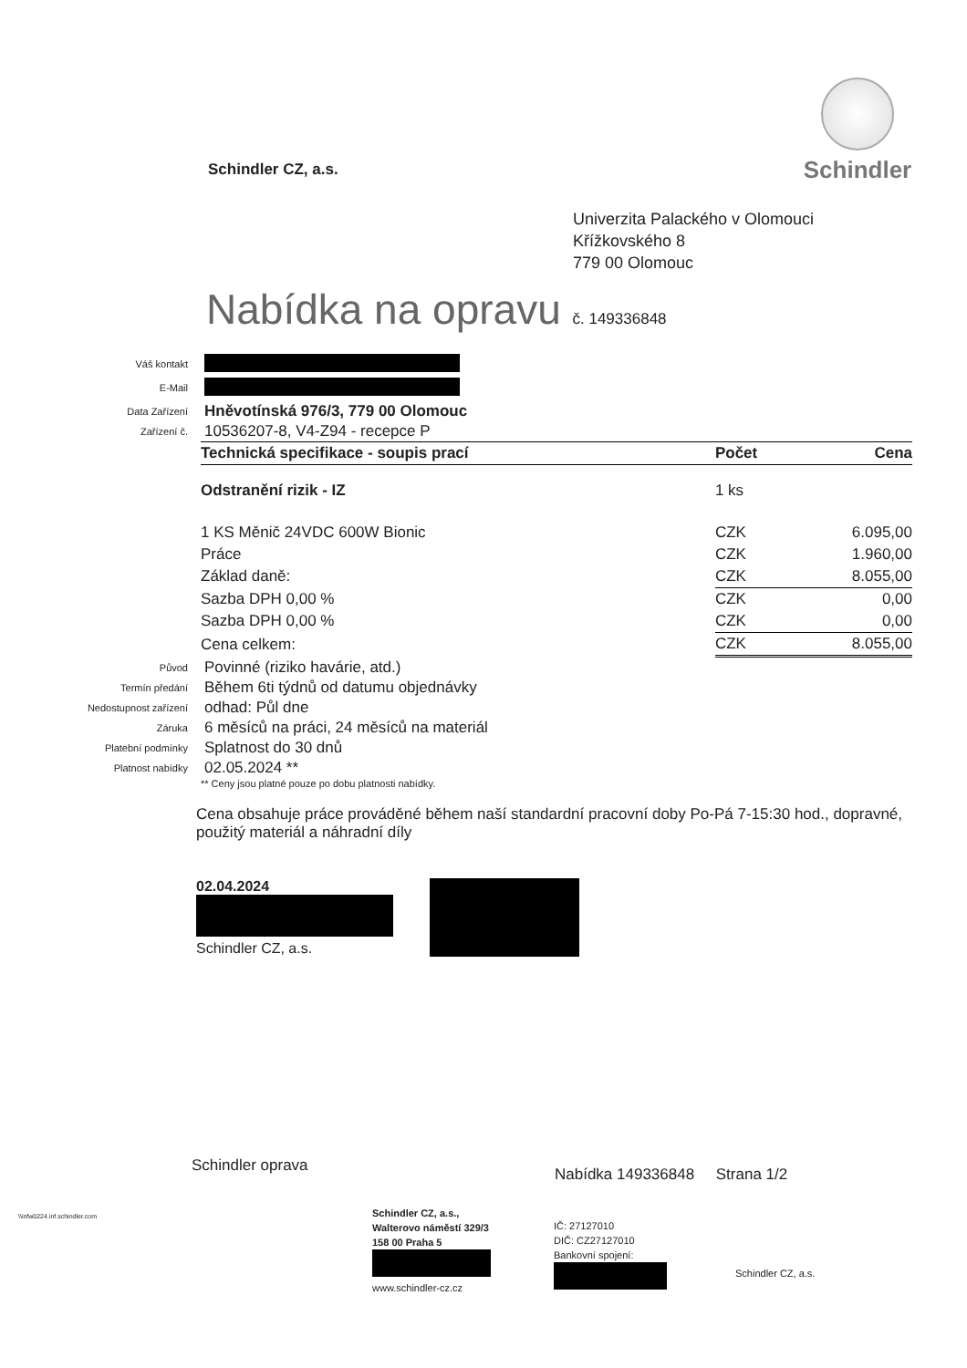Schindler
Schindler CZ, a.s.
Univerzita Palackého v Olomouci
Křížkovského 8
779 00 Olomouc
Nabídka na opravu č. 149336848
Váš kontakt
E-Mail
Data Zařízení
Hněvotínská 976/3, 779 00 Olomouc
Zařízení č.
10536207-8, V4-Z94 - recepce P
| Technická specifikace - soupis prací | Počet | Cena |
| --- | --- | --- |
| Odstranění rizik - IZ | 1 ks | |
| 1 KS Měnič 24VDC 600W Bionic | CZK | 6.095,00 |
| Práce | CZK | 1.960,00 |
| Základ daně: | CZK | 8.055,00 |
| Sazba DPH 0,00 % | CZK | 0,00 |
| Sazba DPH 0,00 % | CZK | 0,00 |
| Cena celkem: | CZK | 8.055,00 |
Původ
Povinné (riziko havárie, atd.)
Termín předání
Během 6ti týdnů od datumu objednávky
Nedostupnost zařízení
odhad: Půl dne
Záruka
6 měsíců na práci, 24 měsíců na materiál
Platební podmínky
Splatnost do 30 dnů
Platnost nabídky
02.05.2024 **
** Ceny jsou platné pouze po dobu platnosti nabídky.
Cena obsahuje práce prováděné během naší standardní pracovní doby Po-Pá 7-15:30 hod., dopravné, použitý materiál a náhradní díly
02.04.2024
Schindler CZ, a.s.
Schindler oprava
Nabídka 149336848 Strana 1/2
Schindler CZ, a.s.,
Walterovo náměstí 329/3
158 00 Praha 5
www.schindler-cz.cz
IČ: 27127010
DIČ: CZ27127010
Bankovní spojení:
Schindler CZ, a.s.
\\infw0224.inf.schindler.com